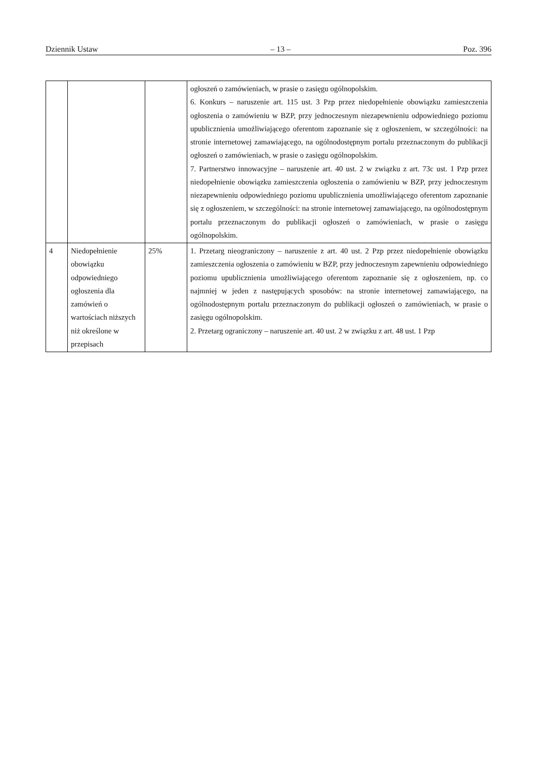Dziennik Ustaw – 13 – Poz. 396
| | | | ogłoszeń o zamówieniach, w prasie o zasięgu ogólnopolskim. 6. Konkurs – naruszenie art. 115 ust. 3 Pzp przez niedopełnienie obowiązku zamieszczenia ogłoszenia o zamówieniu w BZP, przy jednoczesnym niezapewnieniu odpowiedniego poziomu upublicznienia umożliwiającego oferentom zapoznanie się z ogłoszeniem, w szczególności: na stronie internetowej zamawiającego, na ogólnodostępnym portalu przeznaczonym do publikacji ogłoszeń o zamówieniach, w prasie o zasięgu ogólnopolskim. 7. Partnerstwo innowacyjne – naruszenie art. 40 ust. 2 w związku z art. 73c ust. 1 Pzp przez niedopełnienie obowiązku zamieszczenia ogłoszenia o zamówieniu w BZP, przy jednoczesnym niezapewnieniu odpowiedniego poziomu upublicznienia umożliwiającego oferentom zapoznanie się z ogłoszeniem, w szczególności: na stronie internetowej zamawiającego, na ogólnodostępnym portalu przeznaczonym do publikacji ogłoszeń o zamówieniach, w prasie o zasięgu ogólnopolskim. |
| 4 | Niedopełnienie obowiązku odpowiedniego ogłoszenia dla zamówień o wartościach niższych niż określone w przepisach | 25% | 1. Przetarg nieograniczony – naruszenie z art. 40 ust. 2 Pzp przez niedopełnienie obowiązku zamieszczenia ogłoszenia o zamówieniu w BZP, przy jednoczesnym zapewnieniu odpowiedniego poziomu upublicznienia umożliwiającego oferentom zapoznanie się z ogłoszeniem, np. co najmniej w jeden z następujących sposobów: na stronie internetowej zamawiającego, na ogólnodostępnym portalu przeznaczonym do publikacji ogłoszeń o zamówieniach, w prasie o zasięgu ogólnopolskim. 2. Przetarg ograniczony – naruszenie art. 40 ust. 2 w związku z art. 48 ust. 1 Pzp |